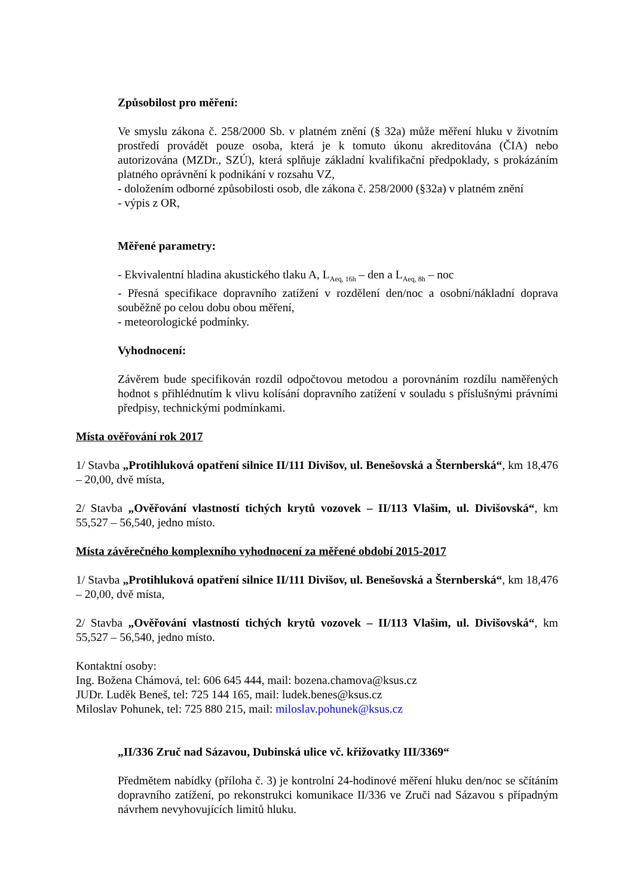Způsobilost pro měření:
Ve smyslu zákona č. 258/2000 Sb. v platném znění (§ 32a) může měření hluku v životním prostředí provádět pouze osoba, která je k tomuto úkonu akreditována (ČIA) nebo autorizována (MZDr., SZÚ), která splňuje základní kvalifikační předpoklady, s prokázáním platného oprávnění k podnikání v rozsahu VZ,
- doložením odborné způsobilosti osob, dle zákona č. 258/2000 (§32a) v platném znění
- výpis z OR,
Měřené parametry:
- Ekvivalentní hladina akustického tlaku A, L<sub>Aeq, 16h</sub> – den a L<sub>Aeq, 8h</sub> – noc
- Přesná specifikace dopravního zatížení v rozdělení den/noc a osobní/nákladní doprava souběžně po celou dobu obou měření,
- meteorologické podmínky.
Vyhodnocení:
Závěrem bude specifikován rozdíl odpočtovou metodou a porovnáním rozdílu naměřených hodnot s přihlédnutím k vlivu kolísání dopravního zatížení v souladu s příslušnými právními předpisy, technickými podmínkami.
Místa ověřování rok 2017
1/ Stavba „Protihluková opatření silnice II/111 Divišov, ul. Benešovská a Šternberská“, km 18,476 – 20,00, dvě místa,
2/ Stavba „Ověřování vlastností tichých krytů vozovek – II/113 Vlašim, ul. Divišovská“, km 55,527 – 56,540, jedno místo.
Místa závěrečného komplexního vyhodnocení za měřené období 2015-2017
1/ Stavba „Protihluková opatření silnice II/111 Divišov, ul. Benešovská a Šternberská“, km 18,476 – 20,00, dvě místa,
2/ Stavba „Ověřování vlastností tichých krytů vozovek – II/113 Vlašim, ul. Divišovská“, km 55,527 – 56,540, jedno místo.
Kontaktní osoby:
Ing. Božena Chámová, tel: 606 645 444, mail: bozena.chamova@ksus.cz
JUDr. Luděk Beneš, tel: 725 144 165, mail: ludek.benes@ksus.cz
Miloslav Pohunek, tel: 725 880 215, mail: miloslav.pohunek@ksus.cz
„II/336 Zruč nad Sázavou, Dubinská ulice vč. křižovatky III/3369“
Předmětem nabídky (příloha č. 3) je kontrolní 24-hodinové měření hluku den/noc se sčítáním dopravního zatížení, po rekonstrukci komunikace II/336 ve Zruči nad Sázavou s případným návrhem nevyhovujících limitů hluku.